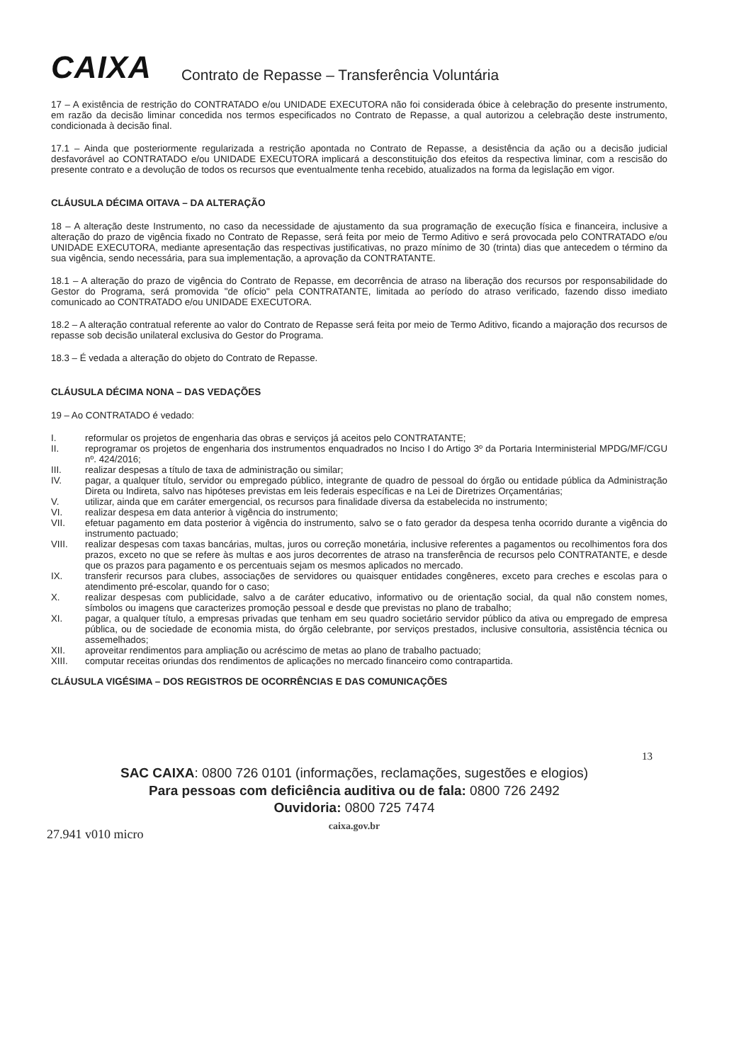CAIXA
Contrato de Repasse – Transferência Voluntária
17 – A existência de restrição do CONTRATADO e/ou UNIDADE EXECUTORA não foi considerada óbice à celebração do presente instrumento, em razão da decisão liminar concedida nos termos especificados no Contrato de Repasse, a qual autorizou a celebração deste instrumento, condicionada à decisão final.
17.1 – Ainda que posteriormente regularizada a restrição apontada no Contrato de Repasse, a desistência da ação ou a decisão judicial desfavorável ao CONTRATADO e/ou UNIDADE EXECUTORA implicará a desconstituição dos efeitos da respectiva liminar, com a rescisão do presente contrato e a devolução de todos os recursos que eventualmente tenha recebido, atualizados na forma da legislação em vigor.
CLÁUSULA DÉCIMA OITAVA – DA ALTERAÇÃO
18 – A alteração deste Instrumento, no caso da necessidade de ajustamento da sua programação de execução física e financeira, inclusive a alteração do prazo de vigência fixado no Contrato de Repasse, será feita por meio de Termo Aditivo e será provocada pelo CONTRATADO e/ou UNIDADE EXECUTORA, mediante apresentação das respectivas justificativas, no prazo mínimo de 30 (trinta) dias que antecedem o término da sua vigência, sendo necessária, para sua implementação, a aprovação da CONTRATANTE.
18.1 – A alteração do prazo de vigência do Contrato de Repasse, em decorrência de atraso na liberação dos recursos por responsabilidade do Gestor do Programa, será promovida "de ofício" pela CONTRATANTE, limitada ao período do atraso verificado, fazendo disso imediato comunicado ao CONTRATADO e/ou UNIDADE EXECUTORA.
18.2 – A alteração contratual referente ao valor do Contrato de Repasse será feita por meio de Termo Aditivo, ficando a majoração dos recursos de repasse sob decisão unilateral exclusiva do Gestor do Programa.
18.3 – É vedada a alteração do objeto do Contrato de Repasse.
CLÁUSULA DÉCIMA NONA – DAS VEDAÇÕES
19 – Ao CONTRATADO é vedado:
I. reformular os projetos de engenharia das obras e serviços já aceitos pelo CONTRATANTE;
II. reprogramar os projetos de engenharia dos instrumentos enquadrados no Inciso I do Artigo 3º da Portaria Interministerial MPDG/MF/CGU nº. 424/2016;
III. realizar despesas a título de taxa de administração ou similar;
IV. pagar, a qualquer título, servidor ou empregado público, integrante de quadro de pessoal do órgão ou entidade pública da Administração Direta ou Indireta, salvo nas hipóteses previstas em leis federais específicas e na Lei de Diretrizes Orçamentárias;
V. utilizar, ainda que em caráter emergencial, os recursos para finalidade diversa da estabelecida no instrumento;
VI. realizar despesa em data anterior à vigência do instrumento;
VII. efetuar pagamento em data posterior à vigência do instrumento, salvo se o fato gerador da despesa tenha ocorrido durante a vigência do instrumento pactuado;
VIII. realizar despesas com taxas bancárias, multas, juros ou correção monetária, inclusive referentes a pagamentos ou recolhimentos fora dos prazos, exceto no que se refere às multas e aos juros decorrentes de atraso na transferência de recursos pelo CONTRATANTE, e desde que os prazos para pagamento e os percentuais sejam os mesmos aplicados no mercado.
IX. transferir recursos para clubes, associações de servidores ou quaisquer entidades congêneres, exceto para creches e escolas para o atendimento pré-escolar, quando for o caso;
X. realizar despesas com publicidade, salvo a de caráter educativo, informativo ou de orientação social, da qual não constem nomes, símbolos ou imagens que caracterizes promoção pessoal e desde que previstas no plano de trabalho;
XI. pagar, a qualquer título, a empresas privadas que tenham em seu quadro societário servidor público da ativa ou empregado de empresa pública, ou de sociedade de economia mista, do órgão celebrante, por serviços prestados, inclusive consultoria, assistência técnica ou assemelhados;
XII. aproveitar rendimentos para ampliação ou acréscimo de metas ao plano de trabalho pactuado;
XIII. computar receitas oriundas dos rendimentos de aplicações no mercado financeiro como contrapartida.
CLÁUSULA VIGÉSIMA – DOS REGISTROS DE OCORRÊNCIAS E DAS COMUNICAÇÕES
13
SAC CAIXA: 0800 726 0101 (informações, reclamações, sugestões e elogios)
Para pessoas com deficiência auditiva ou de fala: 0800 726 2492
Ouvidoria: 0800 725 7474
caixa.gov.br
27.941 v010 micro